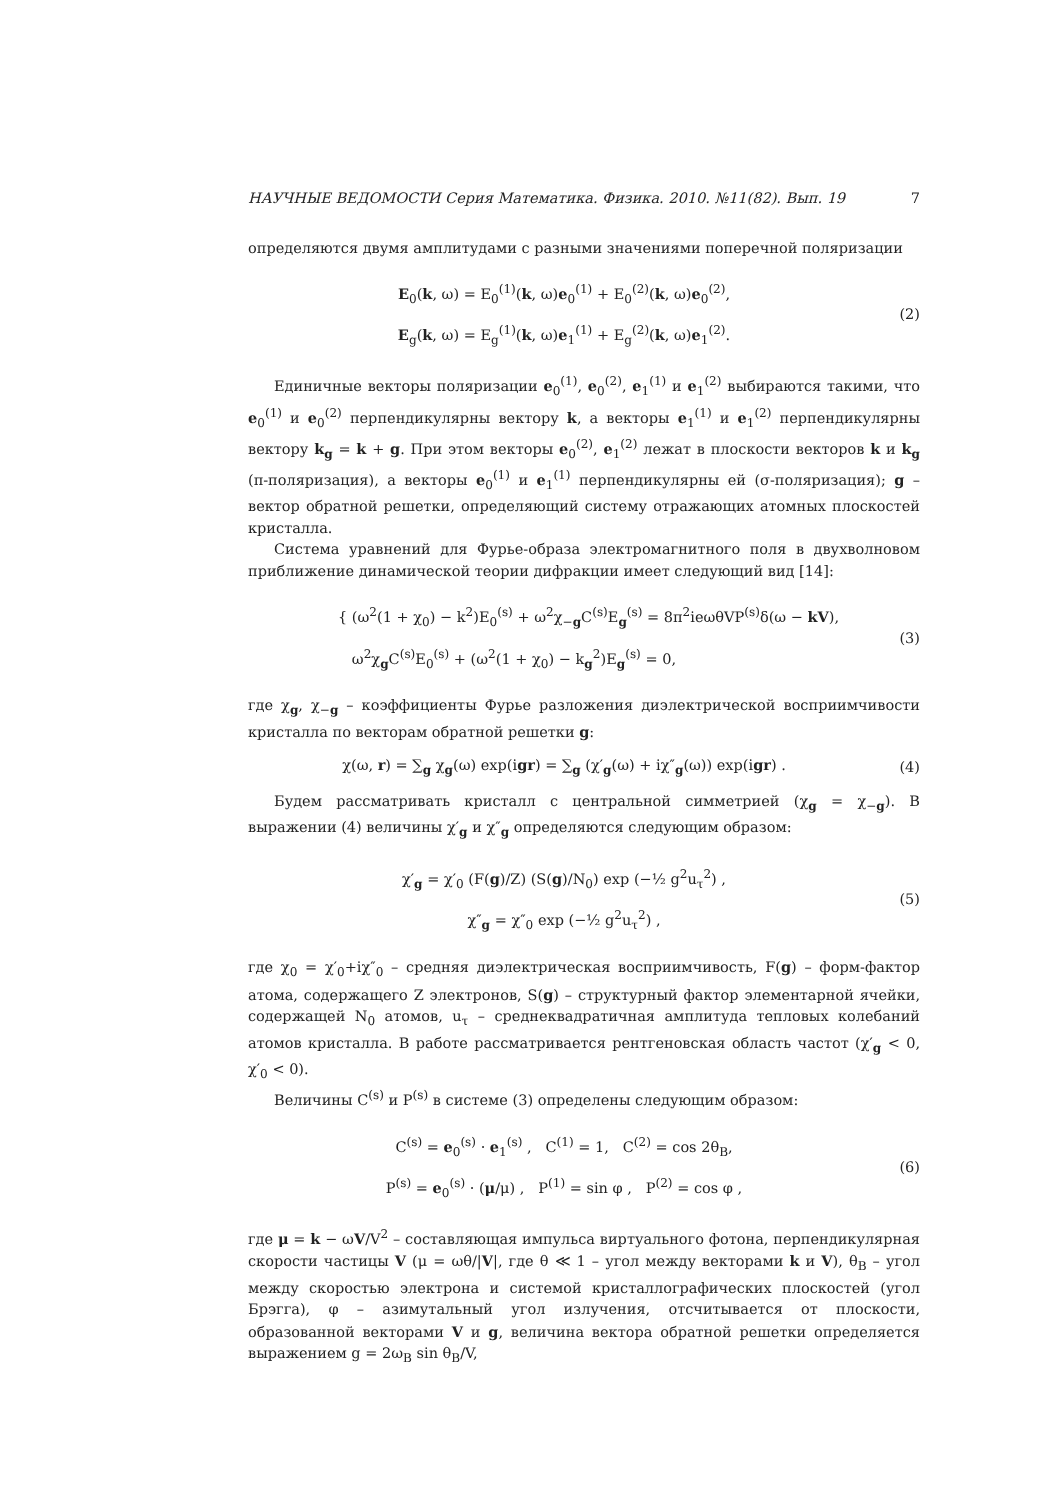НАУЧНЫЕ ВЕДОМОСТИ Серия Математика. Физика. 2010. №11(82). Вып. 19 7
определяются двумя амплитудами с разными значениями поперечной поляризации
E<sub>0</sub>(k, ω) = E<sub>0</sub><sup>(1)</sup>(k, ω)e<sub>0</sub><sup>(1)</sup> + E<sub>0</sub><sup>(2)</sup>(k, ω)e<sub>0</sub><sup>(2)</sup>,
E<sub>g</sub>(k, ω) = E<sub>g</sub><sup>(1)</sup>(k, ω)e<sub>1</sub><sup>(1)</sup> + E<sub>g</sub><sup>(2)</sup>(k, ω)e<sub>1</sub><sup>(2)</sup>.
(2)
Единичные векторы поляризации e<sub>0</sub><sup>(1)</sup>, e<sub>0</sub><sup>(2)</sup>, e<sub>1</sub><sup>(1)</sup> и e<sub>1</sub><sup>(2)</sup> выбираются такими, что e<sub>0</sub><sup>(1)</sup> и e<sub>0</sub><sup>(2)</sup> перпендикулярны вектору k, а векторы e<sub>1</sub><sup>(1)</sup> и e<sub>1</sub><sup>(2)</sup> перпендикулярны вектору k<sub>g</sub> = k + g. При этом векторы e<sub>0</sub><sup>(2)</sup>, e<sub>1</sub><sup>(2)</sup> лежат в плоскости векторов k и k<sub>g</sub> (π-поляризация), а векторы e<sub>0</sub><sup>(1)</sup> и e<sub>1</sub><sup>(1)</sup> перпендикулярны ей (σ-поляризация); g – вектор обратной решетки, определяющий систему отражающих атомных плоскостей кристалла.
Система уравнений для Фурье-образа электромагнитного поля в двухволновом приближение динамической теории дифракции имеет следующий вид [14]:
{ (ω<sup>2</sup>(1 + χ<sub>0</sub>) − k<sup>2</sup>)E<sub>0</sub><sup>(s)</sup> + ω<sup>2</sup>χ<sub>−g</sub>C<sup>(s)</sup>E<sub>g</sub><sup>(s)</sup> = 8π<sup>2</sup>ieωθVP<sup>(s)</sup>δ(ω − kV),
ω<sup>2</sup>χ<sub>g</sub>C<sup>(s)</sup>E<sub>0</sub><sup>(s)</sup> + (ω<sup>2</sup>(1 + χ<sub>0</sub>) − k<sub>g</sub><sup>2</sup>)E<sub>g</sub><sup>(s)</sup> = 0,
(3)
где χ<sub>g</sub>, χ<sub>−g</sub> – коэффициенты Фурье разложения диэлектрической восприимчивости кристалла по векторам обратной решетки g:
χ(ω, r) = ∑<sub>g</sub> χ<sub>g</sub>(ω) exp(igr) = ∑<sub>g</sub> (χ′<sub>g</sub>(ω) + iχ″<sub>g</sub>(ω)) exp(igr) .
(4)
Будем рассматривать кристалл с центральной симметрией (χ<sub>g</sub> = χ<sub>−g</sub>). В выражении (4) величины χ′<sub>g</sub> и χ″<sub>g</sub> определяются следующим образом:
χ′<sub>g</sub> = χ′<sub>0</sub> (F(g)/Z) (S(g)/N<sub>0</sub>) exp (−½ g<sup>2</sup>u<sub>τ</sub><sup>2</sup>) ,
χ″<sub>g</sub> = χ″<sub>0</sub> exp (−½ g<sup>2</sup>u<sub>τ</sub><sup>2</sup>) ,
(5)
где χ<sub>0</sub> = χ′<sub>0</sub>+iχ″<sub>0</sub> – средняя диэлектрическая восприимчивость, F(g) – форм-фактор атома, содержащего Z электронов, S(g) – структурный фактор элементарной ячейки, содержащей N<sub>0</sub> атомов, u<sub>τ</sub> – среднеквадратичная амплитуда тепловых колебаний атомов кристалла. В работе рассматривается рентгеновская область частот (χ′<sub>g</sub> < 0, χ′<sub>0</sub> < 0).
Величины C<sup>(s)</sup> и P<sup>(s)</sup> в системе (3) определены следующим образом:
C<sup>(s)</sup> = e<sub>0</sub><sup>(s)</sup> · e<sub>1</sub><sup>(s)</sup> , C<sup>(1)</sup> = 1, C<sup>(2)</sup> = cos 2θ<sub>B</sub>,
P<sup>(s)</sup> = e<sub>0</sub><sup>(s)</sup> · (μ/μ) , P<sup>(1)</sup> = sin φ , P<sup>(2)</sup> = cos φ ,
(6)
где μ = k − ωV/V<sup>2</sup> – составляющая импульса виртуального фотона, перпендикулярная скорости частицы V (μ = ωθ/|V|, где θ ≪ 1 – угол между векторами k и V), θ<sub>B</sub> – угол между скоростью электрона и системой кристаллографических плоскостей (угол Брэгга), φ – азимутальный угол излучения, отсчитывается от плоскости, образованной векторами V и g, величина вектора обратной решетки определяется выражением g = 2ω<sub>B</sub> sin θ<sub>B</sub>/V,